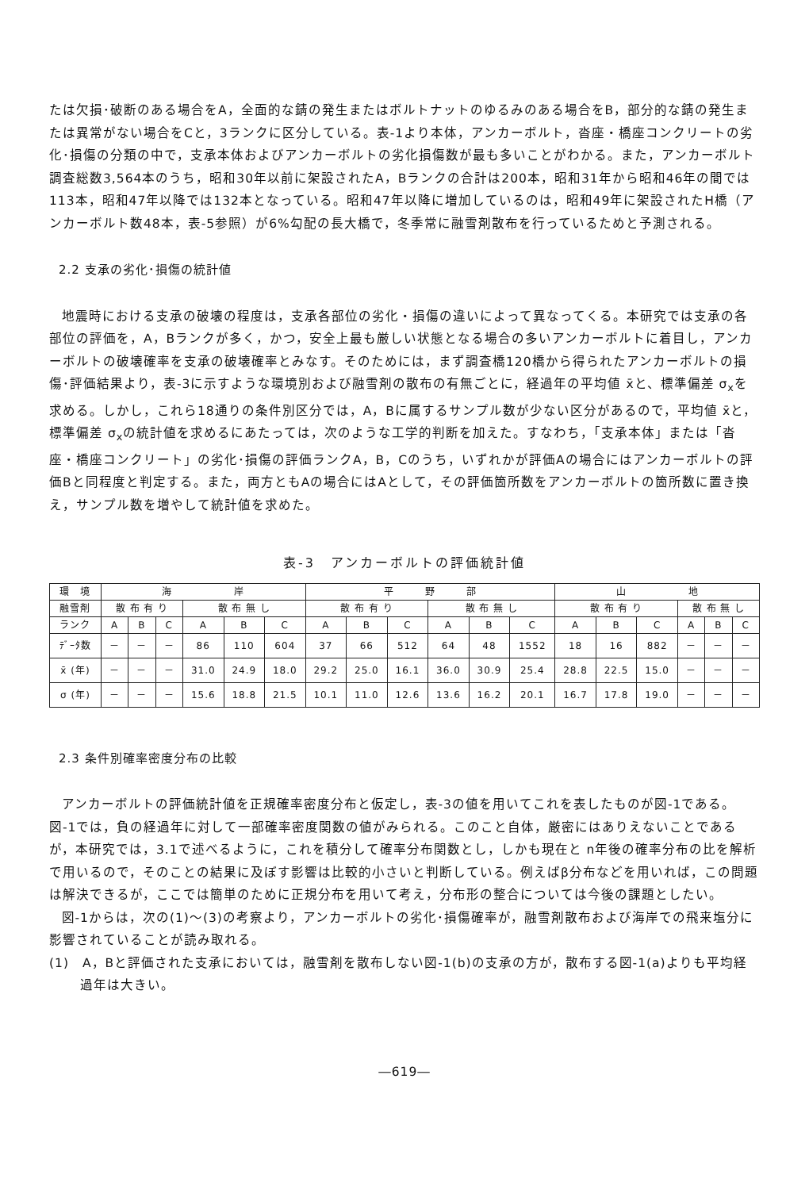たは欠損･破断のある場合をA，全面的な錆の発生またはボルトナットのゆるみのある場合をB，部分的な錆の発生または異常がない場合をCと，3ランクに区分している。表-1より本体，アンカーボルト，沓座・橋座コンクリートの劣化･損傷の分類の中で，支承本体およびアンカーボルトの劣化損傷数が最も多いことがわかる。また，アンカーボルト調査総数3,564本のうち，昭和30年以前に架設されたA，Bランクの合計は200本，昭和31年から昭和46年の間では113本，昭和47年以降では132本となっている。昭和47年以降に増加しているのは，昭和49年に架設されたH橋（アンカーボルト数48本，表-5参照）が6%勾配の長大橋で，冬季常に融雪剤散布を行っているためと予測される。
2.2 支承の劣化･損傷の統計値
地震時における支承の破壊の程度は，支承各部位の劣化・損傷の違いによって異なってくる。本研究では支承の各部位の評価を，A，Bランクが多く，かつ，安全上最も厳しい状態となる場合の多いアンカーボルトに着目し，アンカーボルトの破壊確率を支承の破壊確率とみなす。そのためには，まず調査橋120橋から得られたアンカーボルトの損傷･評価結果より，表-3に示すような環境別および融雪剤の散布の有無ごとに，経過年の平均値 x̄と、標準偏差 σ<sub>x</sub>を求める。しかし，これら18通りの条件別区分では，A，Bに属するサンプル数が少ない区分があるので，平均値 x̄と，標準偏差 σ<sub>x</sub>の統計値を求めるにあたっては，次のような工学的判断を加えた。すなわち，「支承本体」または「沓座・橋座コンクリート」の劣化･損傷の評価ランクA，B，Cのうち，いずれかが評価Aの場合にはアンカーボルトの評価Bと同程度と判定する。また，両方ともAの場合にはAとして，その評価箇所数をアンカーボルトの箇所数に置き換え，サンプル数を増やして統計値を求めた。
表-3　アンカーボルトの評価統計値
| 環 境 | 海 岸 | | | | | | 平 野 部 | | | | | | 山 地 | | | | | |
| --- | --- | --- | --- | --- | --- | --- | --- | --- | --- | --- | --- | --- | --- | --- | --- | --- | --- | --- |
| 融雪剤 | 散 布 有 り | | | 散 布 無 し | | | 散 布 有 り | | | 散 布 無 し | | | 散 布 有 り | | | 散 布 無 し | | |
| ランク | A | B | C | A | B | C | A | B | C | A | B | C | A | B | C | A | B | C |
| ﾃﾞｰﾀ数 | － | － | － | 86 | 110 | 604 | 37 | 66 | 512 | 64 | 48 | 1552 | 18 | 16 | 882 | － | － | － |
| x̄ (年) | － | － | － | 31.0 | 24.9 | 18.0 | 29.2 | 25.0 | 16.1 | 36.0 | 30.9 | 25.4 | 28.8 | 22.5 | 15.0 | － | － | － |
| σ (年) | － | － | － | 15.6 | 18.8 | 21.5 | 10.1 | 11.0 | 12.6 | 13.6 | 16.2 | 20.1 | 16.7 | 17.8 | 19.0 | － | － | － |
2.3 条件別確率密度分布の比較
アンカーボルトの評価統計値を正規確率密度分布と仮定し，表-3の値を用いてこれを表したものが図-1である。図-1では，負の経過年に対して一部確率密度関数の値がみられる。このこと自体，厳密にはありえないことであるが，本研究では，3.1で述べるように，これを積分して確率分布関数とし，しかも現在と n年後の確率分布の比を解析で用いるので，そのことの結果に及ぼす影響は比較的小さいと判断している。例えばβ分布などを用いれば，この問題は解決できるが，ここでは簡単のために正規分布を用いて考え，分布形の整合については今後の課題としたい。
図-1からは，次の(1)～(3)の考察より，アンカーボルトの劣化･損傷確率が，融雪剤散布および海岸での飛来塩分に影響されていることが読み取れる。
(1)　A，Bと評価された支承においては，融雪剤を散布しない図-1(b)の支承の方が，散布する図-1(a)よりも平均経過年は大きい。
―619―